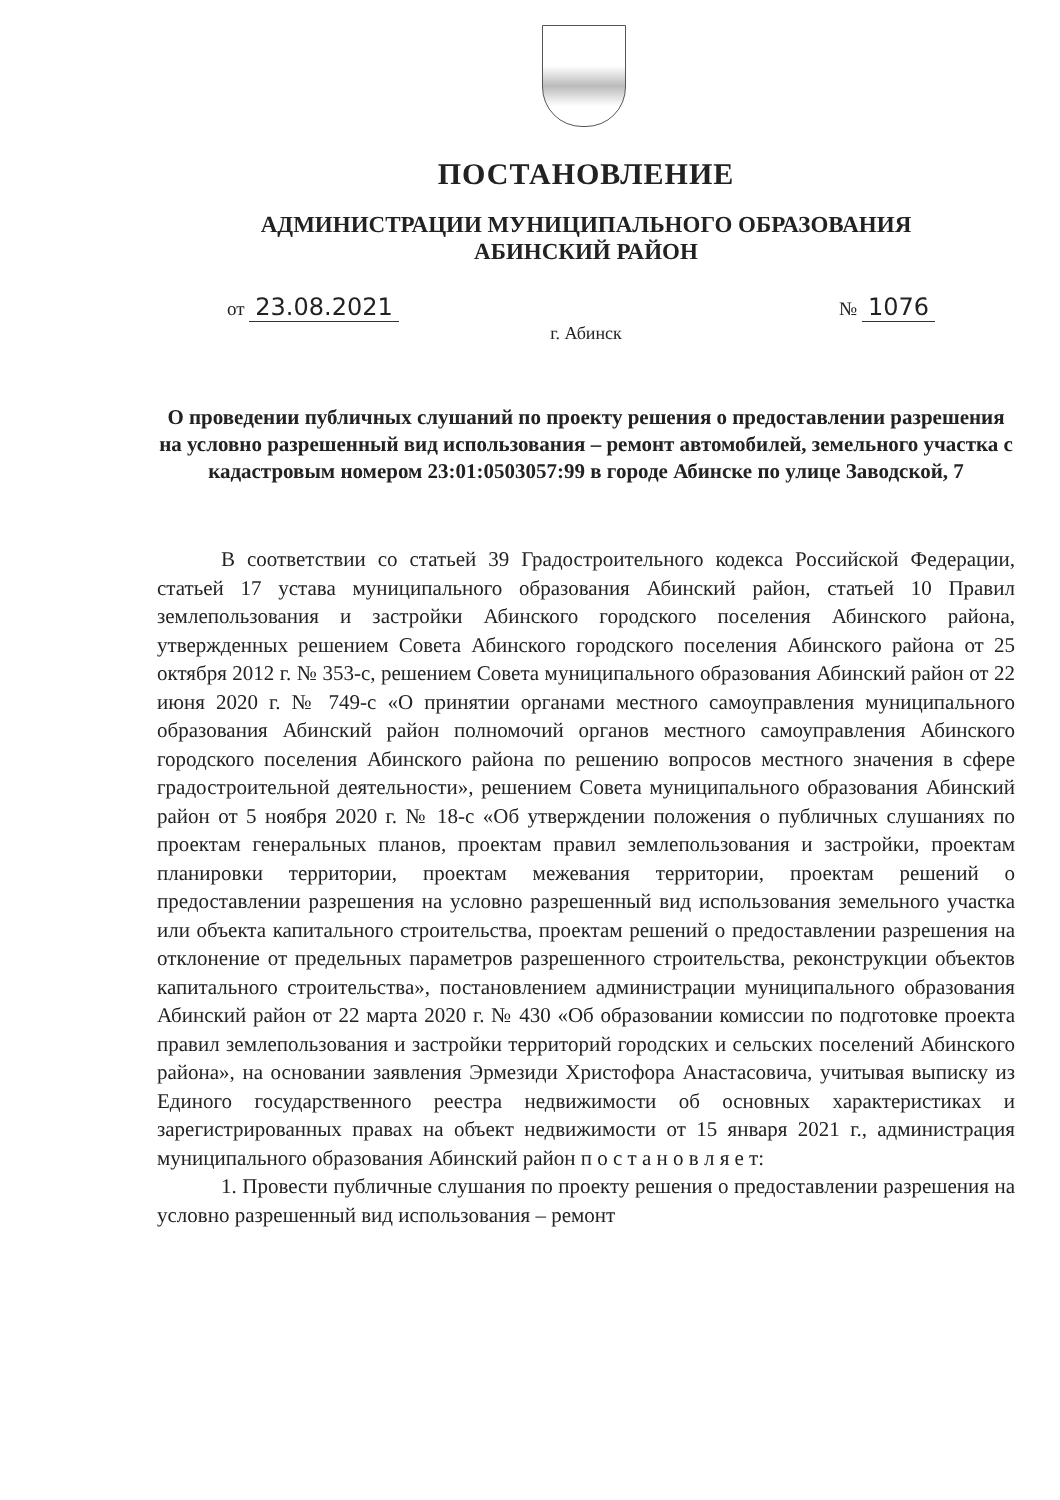ПОСТАНОВЛЕНИЕ
АДМИНИСТРАЦИИ МУНИЦИПАЛЬНОГО ОБРАЗОВАНИЯ
АБИНСКИЙ РАЙОН
от 23.08.2021 № 1076
г. Абинск
О проведении публичных слушаний по проекту решения о предоставлении разрешения на условно разрешенный вид использования – ремонт автомобилей, земельного участка с кадастровым номером 23:01:0503057:99 в городе Абинске по улице Заводской, 7
В соответствии со статьей 39 Градостроительного кодекса Российской Федерации, статьей 17 устава муниципального образования Абинский район, статьей 10 Правил землепользования и застройки Абинского городского поселения Абинского района, утвержденных решением Совета Абинского городского поселения Абинского района от 25 октября 2012 г. № 353-с, решением Совета муниципального образования Абинский район от 22 июня 2020 г. № 749-с «О принятии органами местного самоуправления муниципального образования Абинский район полномочий органов местного самоуправления Абинского городского поселения Абинского района по решению вопросов местного значения в сфере градостроительной деятельности», решением Совета муниципального образования Абинский район от 5 ноября 2020 г. № 18-с «Об утверждении положения о публичных слушаниях по проектам генеральных планов, проектам правил землепользования и застройки, проектам планировки территории, проектам межевания территории, проектам решений о предоставлении разрешения на условно разрешенный вид использования земельного участка или объекта капитального строительства, проектам решений о предоставлении разрешения на отклонение от предельных параметров разрешенного строительства, реконструкции объектов капитального строительства», постановлением администрации муниципального образования Абинский район от 22 марта 2020 г. № 430 «Об образовании комиссии по подготовке проекта правил землепользования и застройки территорий городских и сельских поселений Абинского района», на основании заявления Эрмезиди Христофора Анастасовича, учитывая выписку из Единого государственного реестра недвижимости об основных характеристиках и зарегистрированных правах на объект недвижимости от 15 января 2021 г., администрация муниципального образования Абинский район п о с т а н о в л я е т:
1. Провести публичные слушания по проекту решения о предоставлении разрешения на условно разрешенный вид использования – ремонт